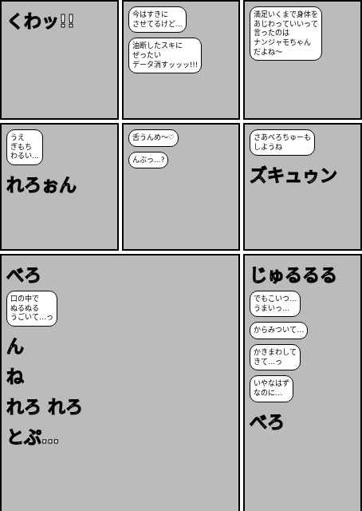くわッ!!
今はすきに
させてるけど…
油断したスキに
ぜったい
データ消すッッッ!!!
満足いくまで身体を
あじわっていいって
言ったのは
ナンジャモちゃん
だよね〜
うえ
ぎもち
わるい…
れろぉん
舌うんめ〜♡
んぶっ…?
さあべろちゅーも
しようね
ズキュゥン
べろ
口の中で
ぬるぬる
うごいて…っ
ん
ね
れろ れろ
とぷ…
じゅるるる
でもこいつ…
うまいっ…
からみついて…
かきまわして
きて…っ
いやなはず
なのに…
べろ